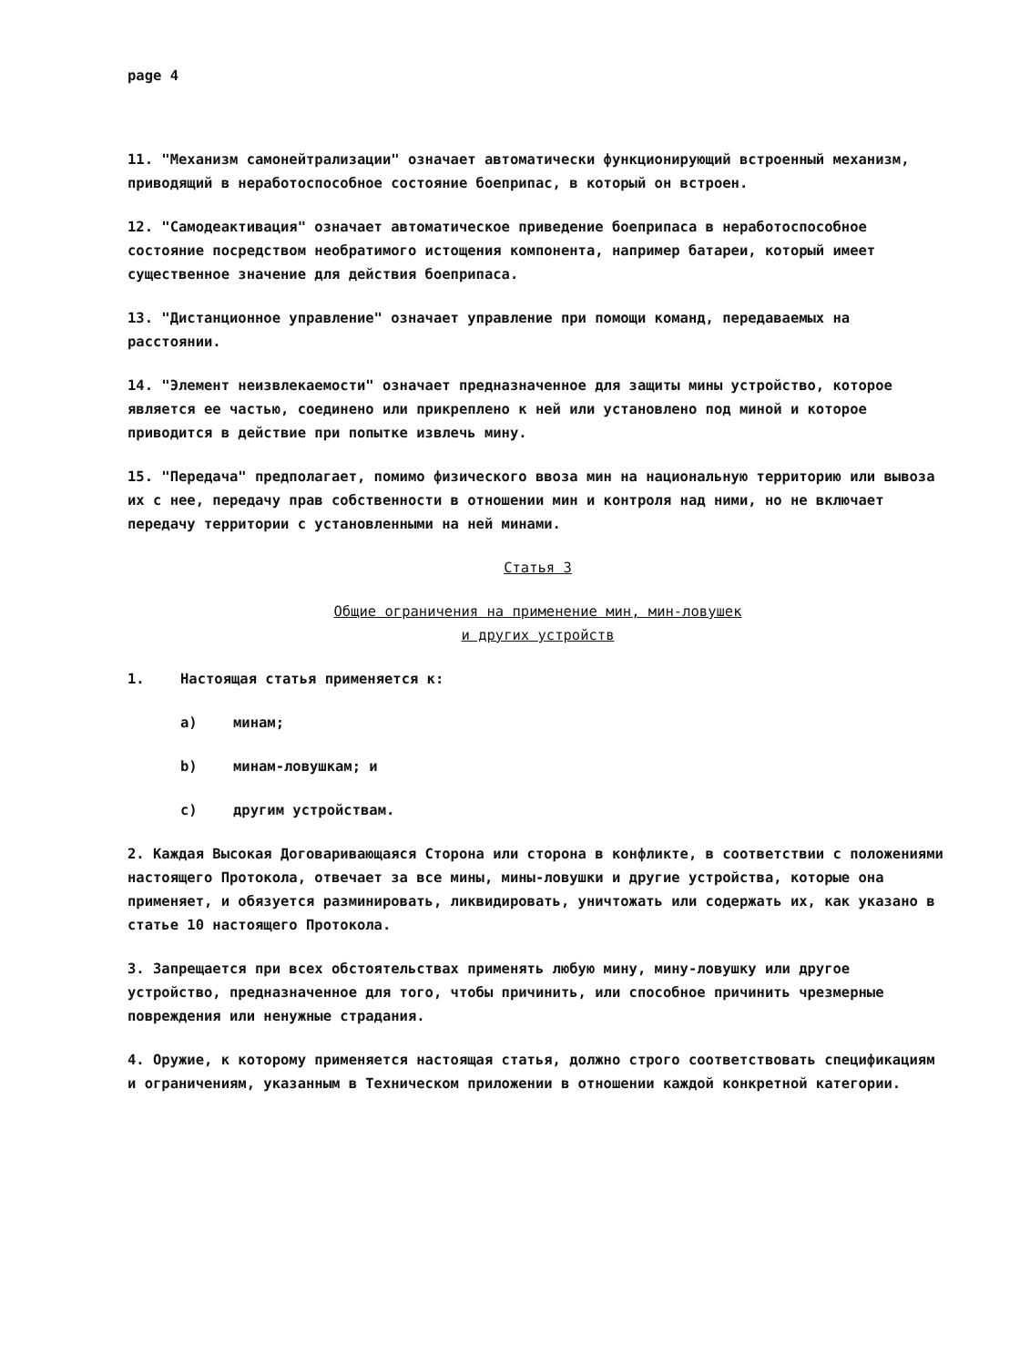page 4
11. "Механизм самонейтрализации" означает автоматически функционирующий встроенный механизм, приводящий в неработоспособное состояние боеприпас, в который он встроен.
12. "Самодеактивация" означает автоматическое приведение боеприпаса в неработоспособное состояние посредством необратимого истощения компонента, например батареи, который имеет существенное значение для действия боеприпаса.
13. "Дистанционное управление" означает управление при помощи команд, передаваемых на расстоянии.
14. "Элемент неизвлекаемости" означает предназначенное для защиты мины устройство, которое является ее частью, соединено или прикреплено к ней или установлено под миной и которое приводится в действие при попытке извлечь мину.
15. "Передача" предполагает, помимо физического ввоза мин на национальную территорию или вывоза их с нее, передачу прав собственности в отношении мин и контроля над ними, но не включает передачу территории с установленными на ней минами.
Статья 3
Общие ограничения на применение мин, мин-ловушек
и других устройств
1. Настоящая статья применяется к:
a) минам;
b) минам-ловушкам; и
c) другим устройствам.
2. Каждая Высокая Договаривающаяся Сторона или сторона в конфликте, в соответствии с положениями настоящего Протокола, отвечает за все мины, мины-ловушки и другие устройства, которые она применяет, и обязуется разминировать, ликвидировать, уничтожать или содержать их, как указано в статье 10 настоящего Протокола.
3. Запрещается при всех обстоятельствах применять любую мину, мину-ловушку или другое устройство, предназначенное для того, чтобы причинить, или способное причинить чрезмерные повреждения или ненужные страдания.
4. Оружие, к которому применяется настоящая статья, должно строго соответствовать спецификациям и ограничениям, указанным в Техническом приложении в отношении каждой конкретной категории.